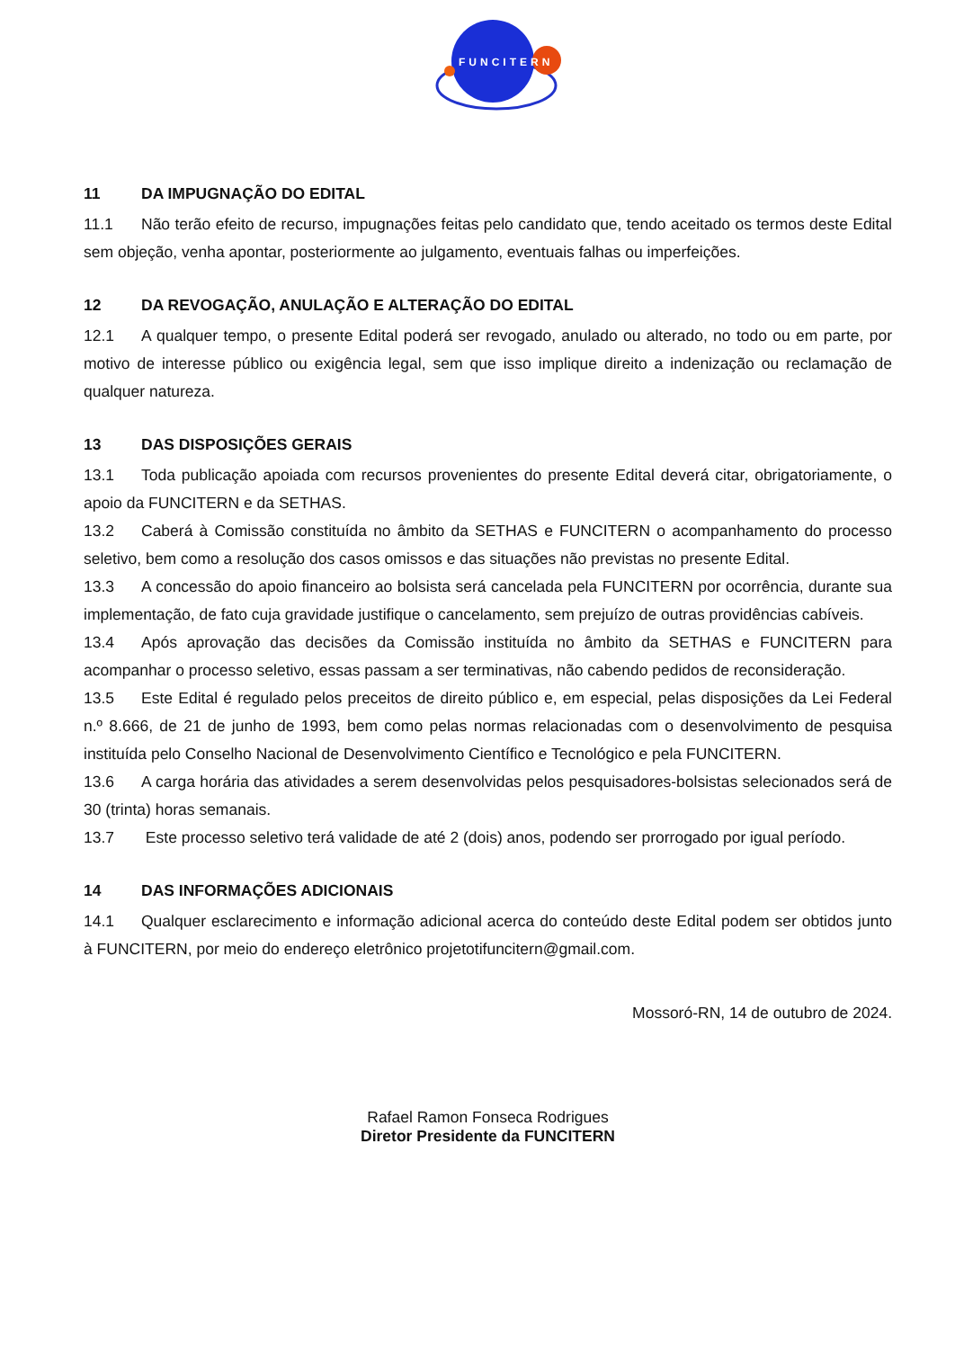FUNCITERN
11 DA IMPUGNAÇÃO DO EDITAL
11.1 Não terão efeito de recurso, impugnações feitas pelo candidato que, tendo aceitado os termos deste Edital sem objeção, venha apontar, posteriormente ao julgamento, eventuais falhas ou imperfeições.
12 DA REVOGAÇÃO, ANULAÇÃO E ALTERAÇÃO DO EDITAL
12.1 A qualquer tempo, o presente Edital poderá ser revogado, anulado ou alterado, no todo ou em parte, por motivo de interesse público ou exigência legal, sem que isso implique direito a indenização ou reclamação de qualquer natureza.
13 DAS DISPOSIÇÕES GERAIS
13.1 Toda publicação apoiada com recursos provenientes do presente Edital deverá citar, obrigatoriamente, o apoio da FUNCITERN e da SETHAS.
13.2 Caberá à Comissão constituída no âmbito da SETHAS e FUNCITERN o acompanhamento do processo seletivo, bem como a resolução dos casos omissos e das situações não previstas no presente Edital.
13.3 A concessão do apoio financeiro ao bolsista será cancelada pela FUNCITERN por ocorrência, durante sua implementação, de fato cuja gravidade justifique o cancelamento, sem prejuízo de outras providências cabíveis.
13.4 Após aprovação das decisões da Comissão instituída no âmbito da SETHAS e FUNCITERN para acompanhar o processo seletivo, essas passam a ser terminativas, não cabendo pedidos de reconsideração.
13.5 Este Edital é regulado pelos preceitos de direito público e, em especial, pelas disposições da Lei Federal n.º 8.666, de 21 de junho de 1993, bem como pelas normas relacionadas com o desenvolvimento de pesquisa instituída pelo Conselho Nacional de Desenvolvimento Científico e Tecnológico e pela FUNCITERN.
13.6 A carga horária das atividades a serem desenvolvidas pelos pesquisadores-bolsistas selecionados será de 30 (trinta) horas semanais.
13.7 Este processo seletivo terá validade de até 2 (dois) anos, podendo ser prorrogado por igual período.
14 DAS INFORMAÇÕES ADICIONAIS
14.1 Qualquer esclarecimento e informação adicional acerca do conteúdo deste Edital podem ser obtidos junto à FUNCITERN, por meio do endereço eletrônico projetotifuncitern@gmail.com.
Mossoró-RN, 14 de outubro de 2024.
Rafael Ramon Fonseca Rodrigues
Diretor Presidente da FUNCITERN